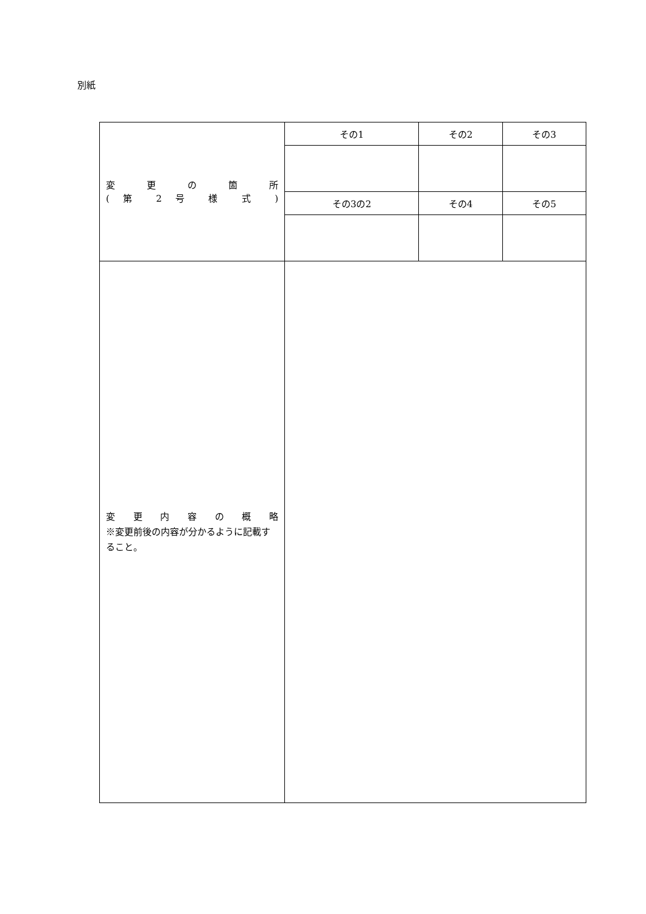別紙
| 変 更 の 箇 所 ( 第 2 号 様 式 ) | その1 | その2 | その3 |
| | その3の2 | その4 | その5 |
| 変 更 内 容 の 概 略 ※変更前後の内容が分かるように記載すること。 | | | |